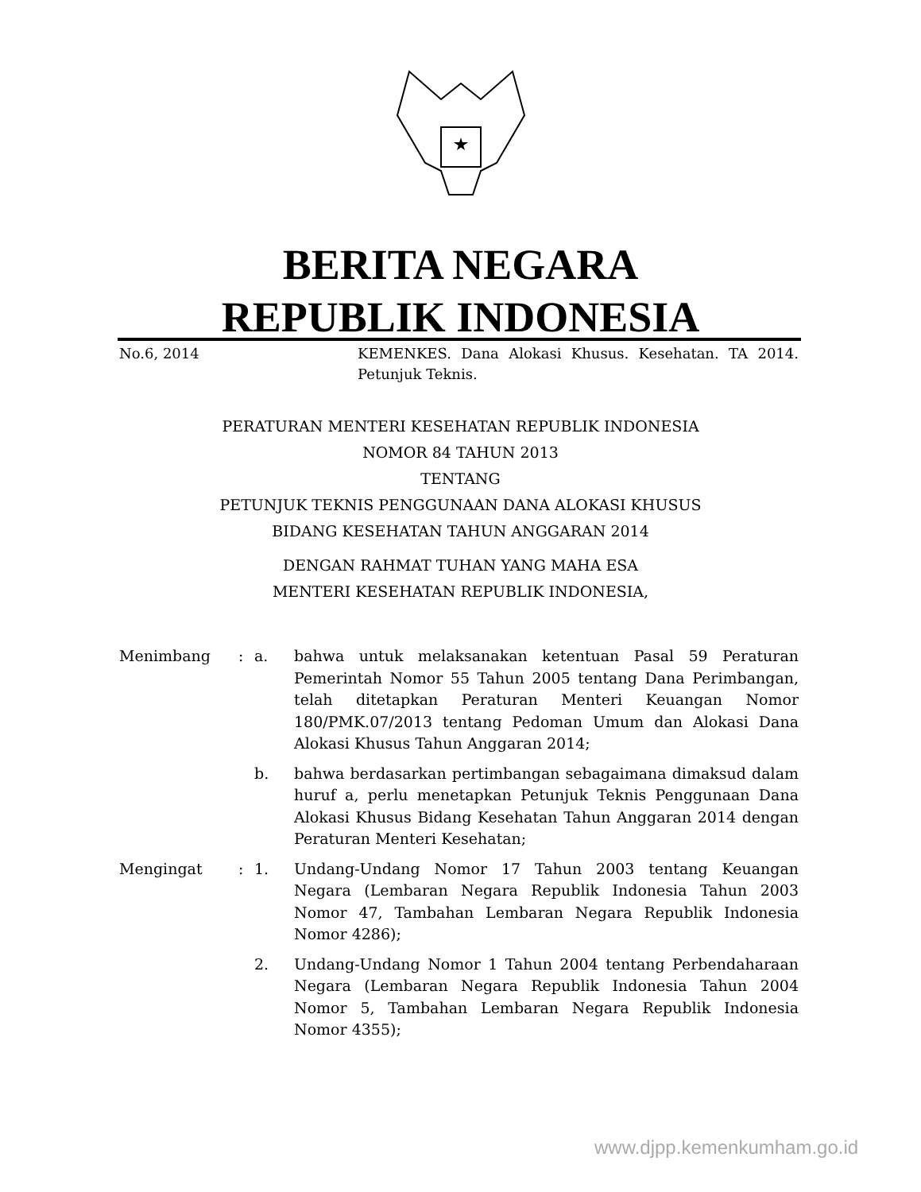BERITA NEGARA
REPUBLIK INDONESIA
No.6, 2014 KEMENKES. Dana Alokasi Khusus. Kesehatan. TA 2014. Petunjuk Teknis.
PERATURAN MENTERI KESEHATAN REPUBLIK INDONESIA
NOMOR 84 TAHUN 2013
TENTANG
PETUNJUK TEKNIS PENGGUNAAN DANA ALOKASI KHUSUS
BIDANG KESEHATAN TAHUN ANGGARAN 2014
DENGAN RAHMAT TUHAN YANG MAHA ESA
MENTERI KESEHATAN REPUBLIK INDONESIA,
Menimbang : a. bahwa untuk melaksanakan ketentuan Pasal 59 Peraturan Pemerintah Nomor 55 Tahun 2005 tentang Dana Perimbangan, telah ditetapkan Peraturan Menteri Keuangan Nomor 180/PMK.07/2013 tentang Pedoman Umum dan Alokasi Dana Alokasi Khusus Tahun Anggaran 2014;
b. bahwa berdasarkan pertimbangan sebagaimana dimaksud dalam huruf a, perlu menetapkan Petunjuk Teknis Penggunaan Dana Alokasi Khusus Bidang Kesehatan Tahun Anggaran 2014 dengan Peraturan Menteri Kesehatan;
Mengingat : 1. Undang-Undang Nomor 17 Tahun 2003 tentang Keuangan Negara (Lembaran Negara Republik Indonesia Tahun 2003 Nomor 47, Tambahan Lembaran Negara Republik Indonesia Nomor 4286);
2. Undang-Undang Nomor 1 Tahun 2004 tentang Perbendaharaan Negara (Lembaran Negara Republik Indonesia Tahun 2004 Nomor 5, Tambahan Lembaran Negara Republik Indonesia Nomor 4355);
www.djpp.kemenkumham.go.id